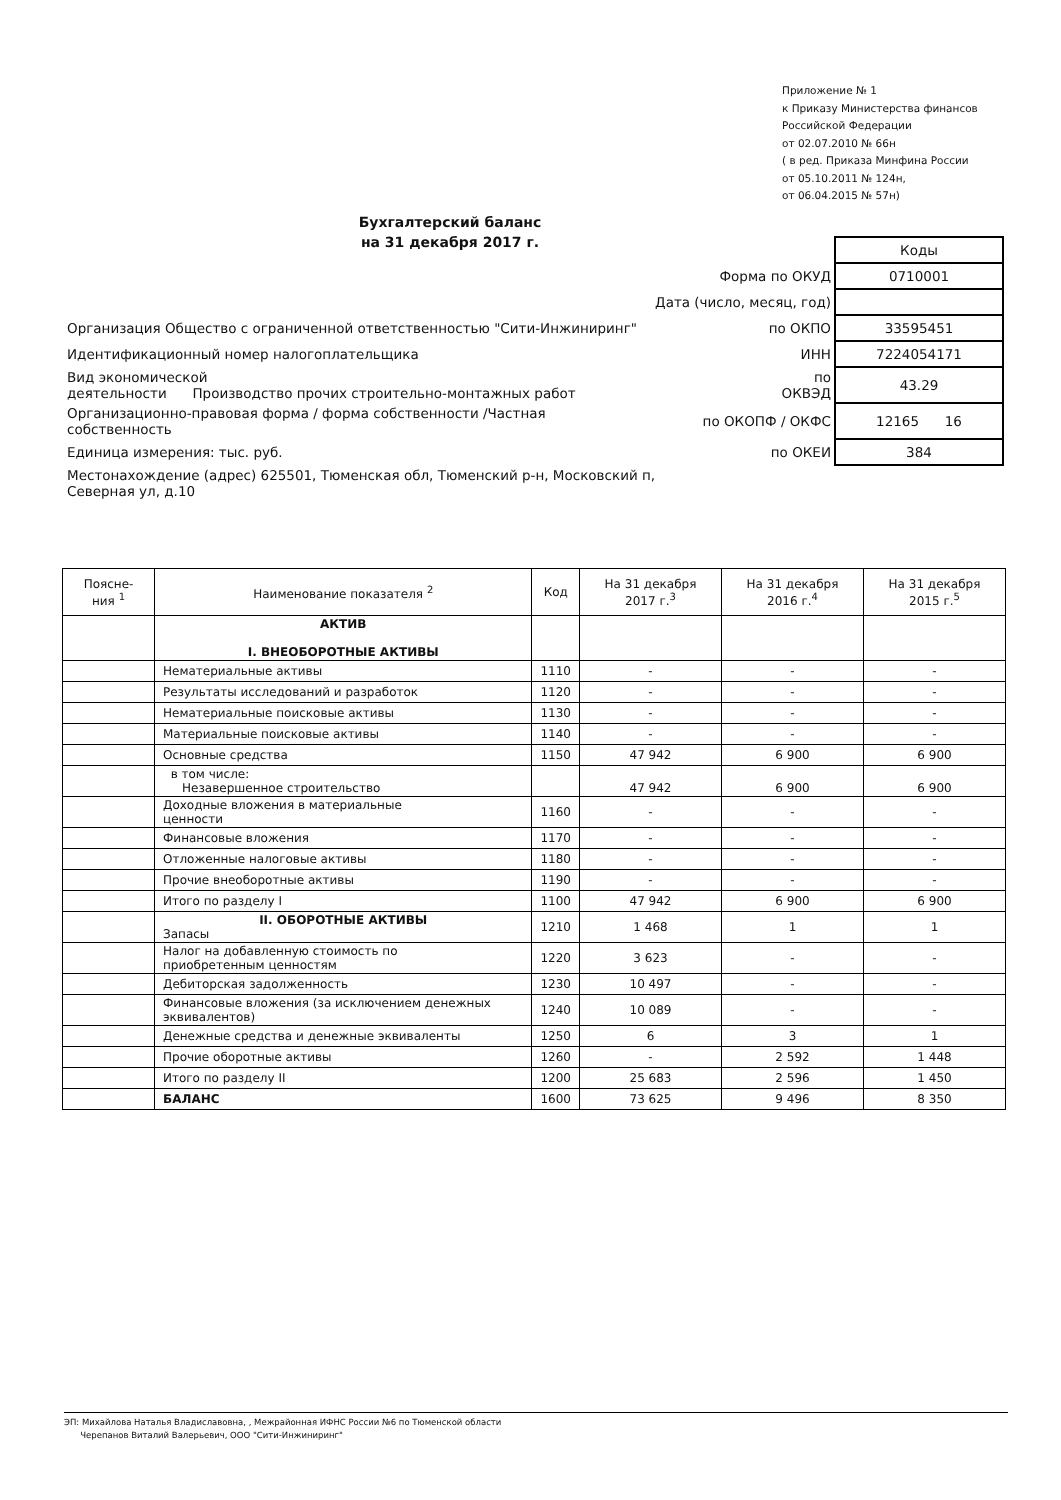Приложение № 1
к Приказу Министерства финансов
Российской Федерации
от 02.07.2010 № 66н
( в ред. Приказа Минфина России
от 05.10.2011 № 124н,
от 06.04.2015 № 57н)
Бухгалтерский баланс
на 31 декабря 2017 г.
| | | Коды |
| | Форма по ОКУД | 0710001 |
| | Дата (число, месяц, год) | |
| Организация Общество с ограниченной ответственностью "Сити-Инжиниринг" | по ОКПО | 33595451 |
| Идентификационный номер налогоплательщика | ИНН | 7224054171 |
| Вид экономической деятельности Производство прочих строительно-монтажных работ | по ОКВЭД | 43.29 |
| Организационно-правовая форма / форма собственности /Частная собственность | по ОКОПФ / ОКФС | 12165 16 |
| Единица измерения: тыс. руб. | по ОКЕИ | 384 |
| Местонахождение (адрес) 625501, Тюменская обл, Тюменский р-н, Московский п, Северная ул, д.10 | | |
| Поясне- ния <sup>1</sup> | Наименование показателя <sup>2</sup> | Код | На 31 декабря 2017 г.<sup>3</sup> | На 31 декабря 2016 г.<sup>4</sup> | На 31 декабря 2015 г.<sup>5</sup> |
| --- | --- | --- | --- | --- | --- |
| | АКТИВ I. ВНЕОБОРОТНЫЕ АКТИВЫ | | | | |
| | Нематериальные активы | 1110 | - | - | - |
| | Результаты исследований и разработок | 1120 | - | - | - |
| | Нематериальные поисковые активы | 1130 | - | - | - |
| | Материальные поисковые активы | 1140 | - | - | - |
| | Основные средства | 1150 | 47 942 | 6 900 | 6 900 |
| | в том числе: Незавершенное строительство | | 47 942 | 6 900 | 6 900 |
| | Доходные вложения в материальные ценности | 1160 | - | - | - |
| | Финансовые вложения | 1170 | - | - | - |
| | Отложенные налоговые активы | 1180 | - | - | - |
| | Прочие внеоборотные активы | 1190 | - | - | - |
| | Итого по разделу I | 1100 | 47 942 | 6 900 | 6 900 |
| | II. ОБОРОТНЫЕ АКТИВЫ Запасы | 1210 | 1 468 | 1 | 1 |
| | Налог на добавленную стоимость по приобретенным ценностям | 1220 | 3 623 | - | - |
| | Дебиторская задолженность | 1230 | 10 497 | - | - |
| | Финансовые вложения (за исключением денежных эквивалентов) | 1240 | 10 089 | - | - |
| | Денежные средства и денежные эквиваленты | 1250 | 6 | 3 | 1 |
| | Прочие оборотные активы | 1260 | - | 2 592 | 1 448 |
| | Итого по разделу II | 1200 | 25 683 | 2 596 | 1 450 |
| | БАЛАНС | 1600 | 73 625 | 9 496 | 8 350 |
ЭП: Михайлова Наталья Владиславовна, , Межрайонная ИФНС России №6 по Тюменской области
Черепанов Виталий Валерьевич, ООО "Сити-Инжиниринг"